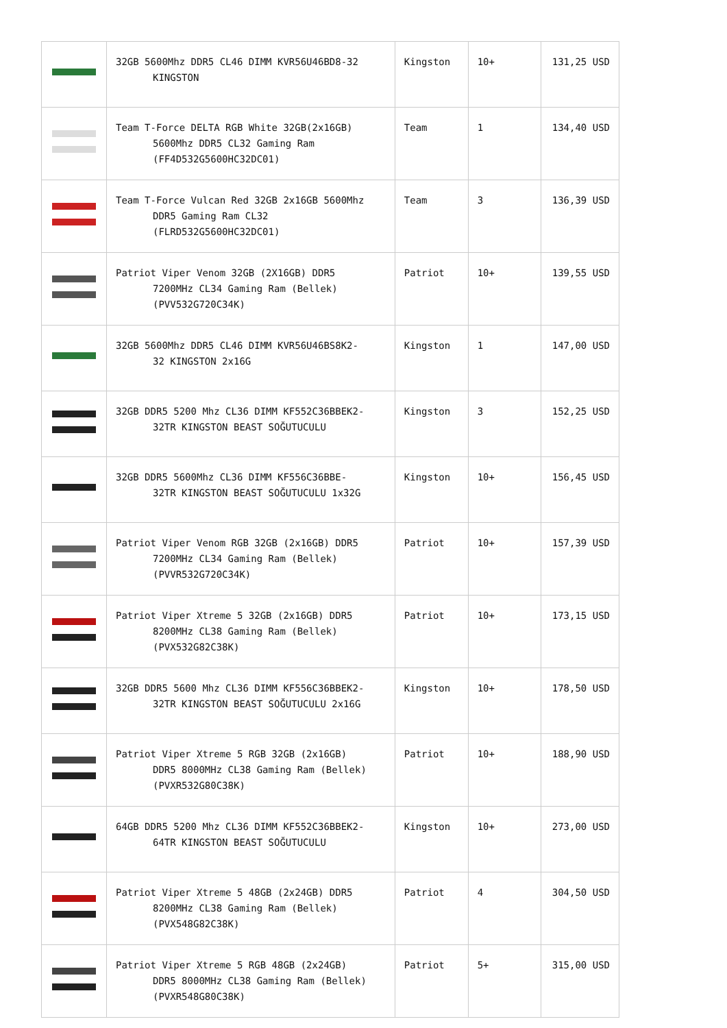| | 32GB 5600Mhz DDR5 CL46 DIMM KVR56U46BD8-32 KINGSTON | Kingston | 10+ | 131,25 USD |
| | Team T-Force DELTA RGB White 32GB(2x16GB) 5600Mhz DDR5 CL32 Gaming Ram (FF4D532G5600HC32DC01) | Team | 1 | 134,40 USD |
| | Team T-Force Vulcan Red 32GB 2x16GB 5600Mhz DDR5 Gaming Ram CL32 (FLRD532G5600HC32DC01) | Team | 3 | 136,39 USD |
| | Patriot Viper Venom 32GB (2X16GB) DDR5 7200MHz CL34 Gaming Ram (Bellek) (PVV532G720C34K) | Patriot | 10+ | 139,55 USD |
| | 32GB 5600Mhz DDR5 CL46 DIMM KVR56U46BS8K2- 32 KINGSTON 2x16G | Kingston | 1 | 147,00 USD |
| | 32GB DDR5 5200 Mhz CL36 DIMM KF552C36BBEK2- 32TR KINGSTON BEAST SOĞUTUCULU | Kingston | 3 | 152,25 USD |
| | 32GB DDR5 5600Mhz CL36 DIMM KF556C36BBE- 32TR KINGSTON BEAST SOĞUTUCULU 1x32G | Kingston | 10+ | 156,45 USD |
| | Patriot Viper Venom RGB 32GB (2x16GB) DDR5 7200MHz CL34 Gaming Ram (Bellek) (PVVR532G720C34K) | Patriot | 10+ | 157,39 USD |
| | Patriot Viper Xtreme 5 32GB (2x16GB) DDR5 8200MHz CL38 Gaming Ram (Bellek) (PVX532G82C38K) | Patriot | 10+ | 173,15 USD |
| | 32GB DDR5 5600 Mhz CL36 DIMM KF556C36BBEK2- 32TR KINGSTON BEAST SOĞUTUCULU 2x16G | Kingston | 10+ | 178,50 USD |
| | Patriot Viper Xtreme 5 RGB 32GB (2x16GB) DDR5 8000MHz CL38 Gaming Ram (Bellek) (PVXR532G80C38K) | Patriot | 10+ | 188,90 USD |
| | 64GB DDR5 5200 Mhz CL36 DIMM KF552C36BBEK2- 64TR KINGSTON BEAST SOĞUTUCULU | Kingston | 10+ | 273,00 USD |
| | Patriot Viper Xtreme 5 48GB (2x24GB) DDR5 8200MHz CL38 Gaming Ram (Bellek) (PVX548G82C38K) | Patriot | 4 | 304,50 USD |
| | Patriot Viper Xtreme 5 RGB 48GB (2x24GB) DDR5 8000MHz CL38 Gaming Ram (Bellek) (PVXR548G80C38K) | Patriot | 5+ | 315,00 USD |